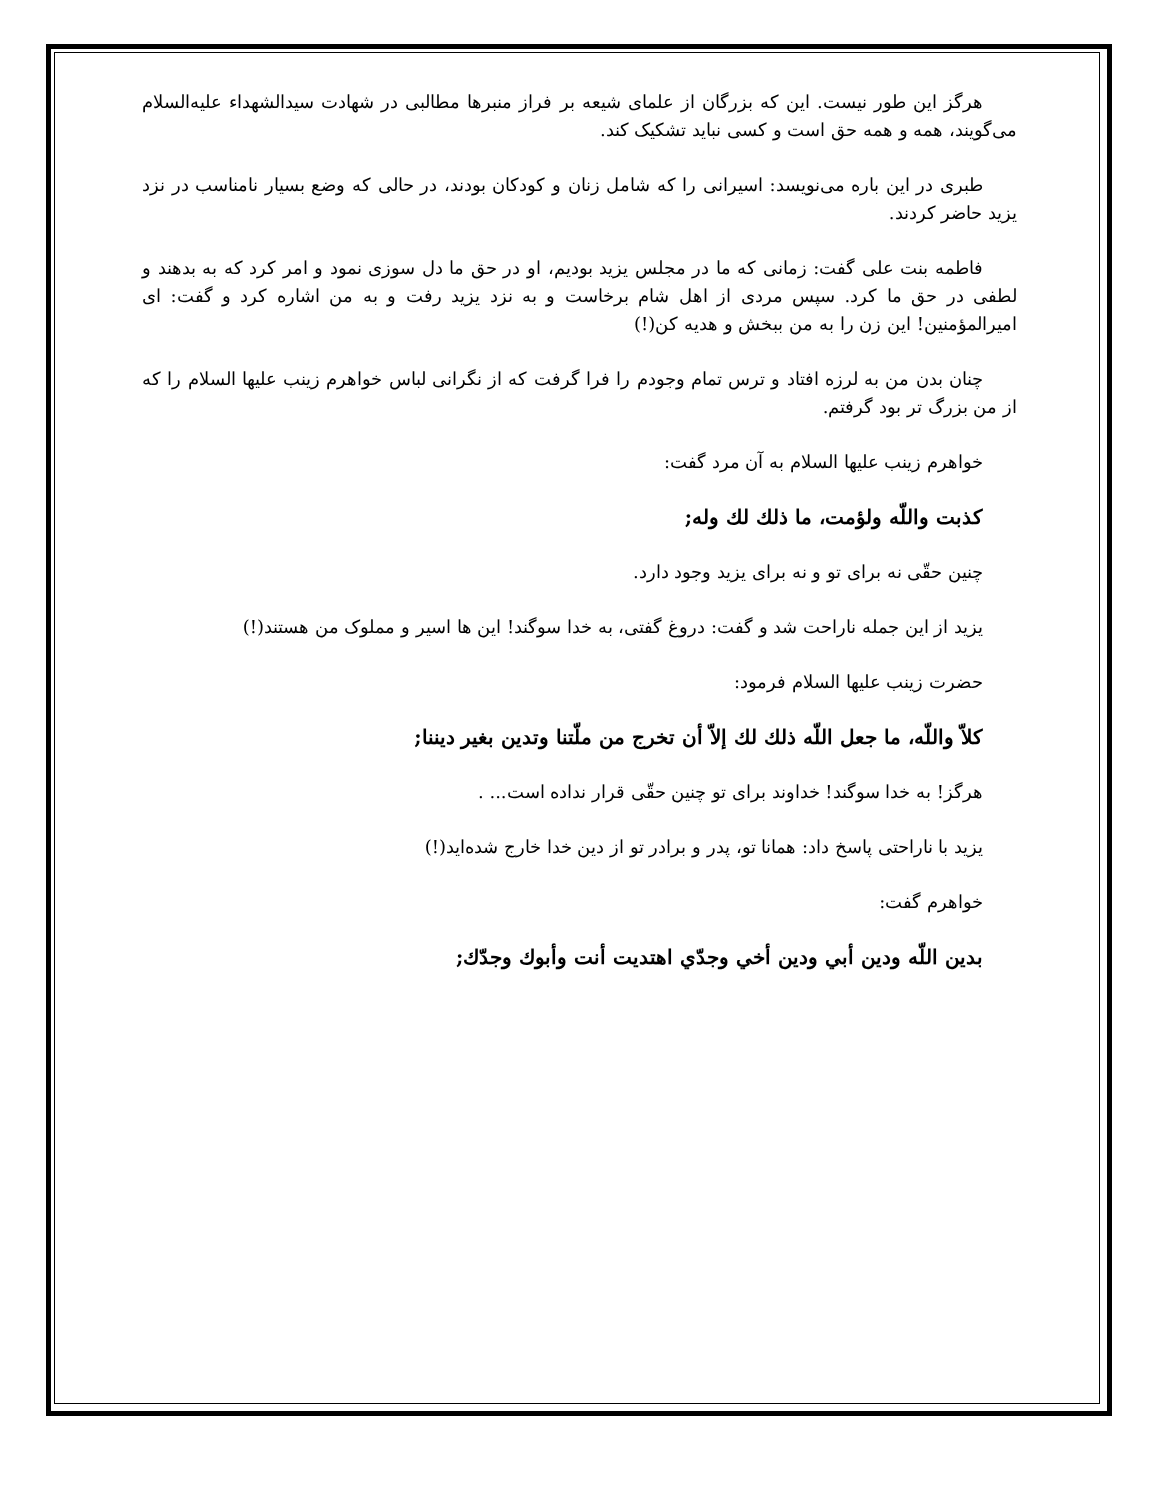هرگز این طور نیست. این که بزرگان از علمای شیعه بر فراز منبرها مطالبی در شهادت سیدالشهداء علیه‌السلام می‌گویند، همه و همه حق است و کسی نباید تشکیک کند.
طبری در این باره می‌نویسد: اسیرانی را که شامل زنان و کودکان بودند، در حالی که وضع بسیار نامناسب در نزد یزید حاضر کردند.
فاطمه بنت علی گفت: زمانی که ما در مجلس یزید بودیم، او در حق ما دل سوزی نمود و امر کرد که به بدهند و لطفی در حق ما کرد. سپس مردی از اهل شام برخاست و به نزد یزید رفت و به من اشاره کرد و گفت: ای امیرالمؤمنین! این زن را به من ببخش و هدیه کن(!)
چنان بدن من به لرزه افتاد و ترس تمام وجودم را فرا گرفت که از نگرانی لباس خواهرم زینب علیها السلام را که از من بزرگ تر بود گرفتم.
خواهرم زینب علیها السلام به آن مرد گفت:
كذبت واللّه ولؤمت، ما ذلك لك وله;
چنین حقّی نه برای تو و نه برای یزید وجود دارد.
یزید از این جمله ناراحت شد و گفت: دروغ گفتی، به خدا سوگند! این ها اسیر و مملوک من هستند(!)
حضرت زینب علیها السلام فرمود:
كلاّ واللّه، ما جعل اللّه ذلك لك إلاّ أن تخرج من ملّتنا وتدين بغير ديننا;
هرگز! به خدا سوگند! خداوند برای تو چنین حقّی قرار نداده است... .
یزید با ناراحتی پاسخ داد: همانا تو، پدر و برادر تو از دین خدا خارج شده‌اید(!)
خواهرم گفت:
بدين اللّه ودين أبي ودين أخي وجدّي اهتديت أنت وأبوك وجدّك;